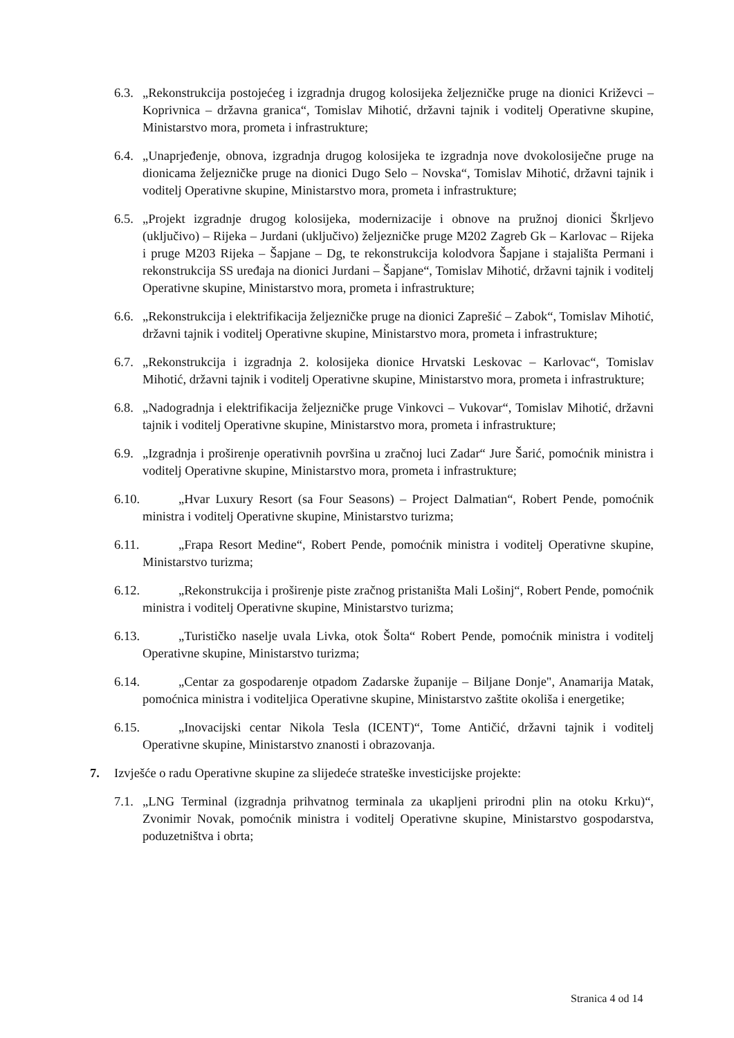6.3. „Rekonstrukcija postojećeg i izgradnja drugog kolosijeka željezničke pruge na dionici Križevci – Koprivnica – državna granica“, Tomislav Mihotić, državni tajnik i voditelj Operativne skupine, Ministarstvo mora, prometa i infrastrukture;
6.4. „Unaprjeđenje, obnova, izgradnja drugog kolosijeka te izgradnja nove dvokolosiječne pruge na dionicama željezničke pruge na dionici Dugo Selo – Novska“, Tomislav Mihotić, državni tajnik i voditelj Operativne skupine, Ministarstvo mora, prometa i infrastrukture;
6.5. „Projekt izgradnje drugog kolosijeka, modernizacije i obnove na pružnoj dionici Škrljevo (uključivo) – Rijeka – Jurdani (uključivo) željezničke pruge M202 Zagreb Gk – Karlovac – Rijeka i pruge M203 Rijeka – Šapjane – Dg, te rekonstrukcija kolodvora Šapjane i stajališta Permani i rekonstrukcija SS uređaja na dionici Jurdani – Šapjane“, Tomislav Mihotić, državni tajnik i voditelj Operativne skupine, Ministarstvo mora, prometa i infrastrukture;
6.6. „Rekonstrukcija i elektrifikacija željezničke pruge na dionici Zaprešić – Zabok“, Tomislav Mihotić, državni tajnik i voditelj Operativne skupine, Ministarstvo mora, prometa i infrastrukture;
6.7. „Rekonstrukcija i izgradnja 2. kolosijeka dionice Hrvatski Leskovac – Karlovac“, Tomislav Mihotić, državni tajnik i voditelj Operativne skupine, Ministarstvo mora, prometa i infrastrukture;
6.8. „Nadogradnja i elektrifikacija željezničke pruge Vinkovci – Vukovar“, Tomislav Mihotić, državni tajnik i voditelj Operativne skupine, Ministarstvo mora, prometa i infrastrukture;
6.9. „Izgradnja i proširenje operativnih površina u zračnoj luci Zadar“ Jure Šarić, pomoćnik ministra i voditelj Operativne skupine, Ministarstvo mora, prometa i infrastrukture;
6.10. „Hvar Luxury Resort (sa Four Seasons) – Project Dalmatian“, Robert Pende, pomoćnik ministra i voditelj Operativne skupine, Ministarstvo turizma;
6.11. „Frapa Resort Medine“, Robert Pende, pomoćnik ministra i voditelj Operativne skupine, Ministarstvo turizma;
6.12. „Rekonstrukcija i proširenje piste zračnog pristaništa Mali Lošinj“, Robert Pende, pomoćnik ministra i voditelj Operativne skupine, Ministarstvo turizma;
6.13. „Turističko naselje uvala Livka, otok Šolta“ Robert Pende, pomoćnik ministra i voditelj Operativne skupine, Ministarstvo turizma;
6.14. „Centar za gospodarenje otpadom Zadarske županije – Biljane Donje", Anamarija Matak, pomoćnica ministra i voditeljica Operativne skupine, Ministarstvo zaštite okoliša i energetike;
6.15. „Inovacijski centar Nikola Tesla (ICENT)“, Tome Antičić, državni tajnik i voditelj Operativne skupine, Ministarstvo znanosti i obrazovanja.
7. Izvješće o radu Operativne skupine za slijedeće strateške investicijske projekte:
7.1. „LNG Terminal (izgradnja prihvatnog terminala za ukapljeni prirodni plin na otoku Krku)“, Zvonimir Novak, pomoćnik ministra i voditelj Operativne skupine, Ministarstvo gospodarstva, poduzetništva i obrta;
Stranica 4 od 14